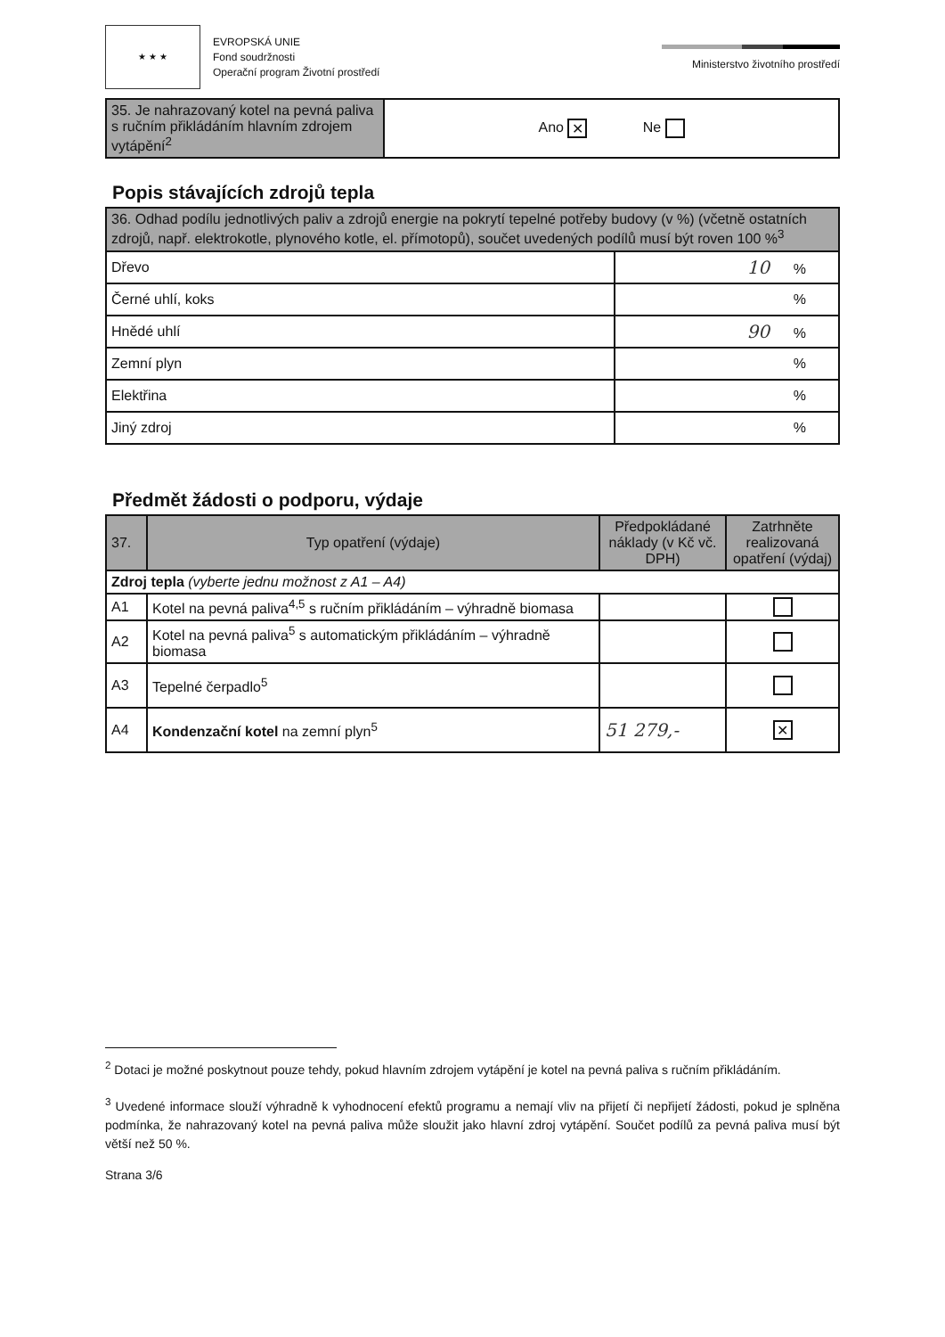★ ★ ★
EVROPSKÁ UNIE
Fond soudržnosti
Operační program Životní prostředí
Ministerstvo životního prostředí
| 35. Je nahrazovaný kotel na pevná paliva s ručním přikládáním hlavním zdrojem vytápění<sup>2</sup> | Ano ✕ Ne |
Popis stávajících zdrojů tepla
| 36. Odhad podílu jednotlivých paliv a zdrojů energie na pokrytí tepelné potřeby budovy (v %) (včetně ostatních zdrojů, např. elektrokotle, plynového kotle, el. přímotopů), součet uvedených podílů musí být roven 100 %<sup>3</sup> | |
| Dřevo | 10 % |
| Černé uhlí, koks | % |
| Hnědé uhlí | 90 % |
| Zemní plyn | % |
| Elektřina | % |
| Jiný zdroj | % |
Předmět žádosti o podporu, výdaje
| 37. | Typ opatření (výdaje) | Předpokládané náklady (v Kč vč. DPH) | Zatrhněte realizovaná opatření (výdaj) |
| --- | --- | --- | --- |
| Zdroj tepla (vyberte jednu možnost z A1 – A4) | | | |
| A1 | Kotel na pevná paliva<sup>4,5</sup> s ručním přikládáním – výhradně biomasa | | |
| A2 | Kotel na pevná paliva<sup>5</sup> s automatickým přikládáním – výhradně biomasa | | |
| A3 | Tepelné čerpadlo<sup>5</sup> | | |
| A4 | Kondenzační kotel na zemní plyn<sup>5</sup> | 51 279,- | ✕ |
<sup>2</sup> Dotaci je možné poskytnout pouze tehdy, pokud hlavním zdrojem vytápění je kotel na pevná paliva s ručním přikládáním.
<sup>3</sup> Uvedené informace slouží výhradně k vyhodnocení efektů programu a nemají vliv na přijetí či nepřijetí žádosti, pokud je splněna podmínka, že nahrazovaný kotel na pevná paliva může sloužit jako hlavní zdroj vytápění. Součet podílů za pevná paliva musí být větší než 50 %.
Strana 3/6